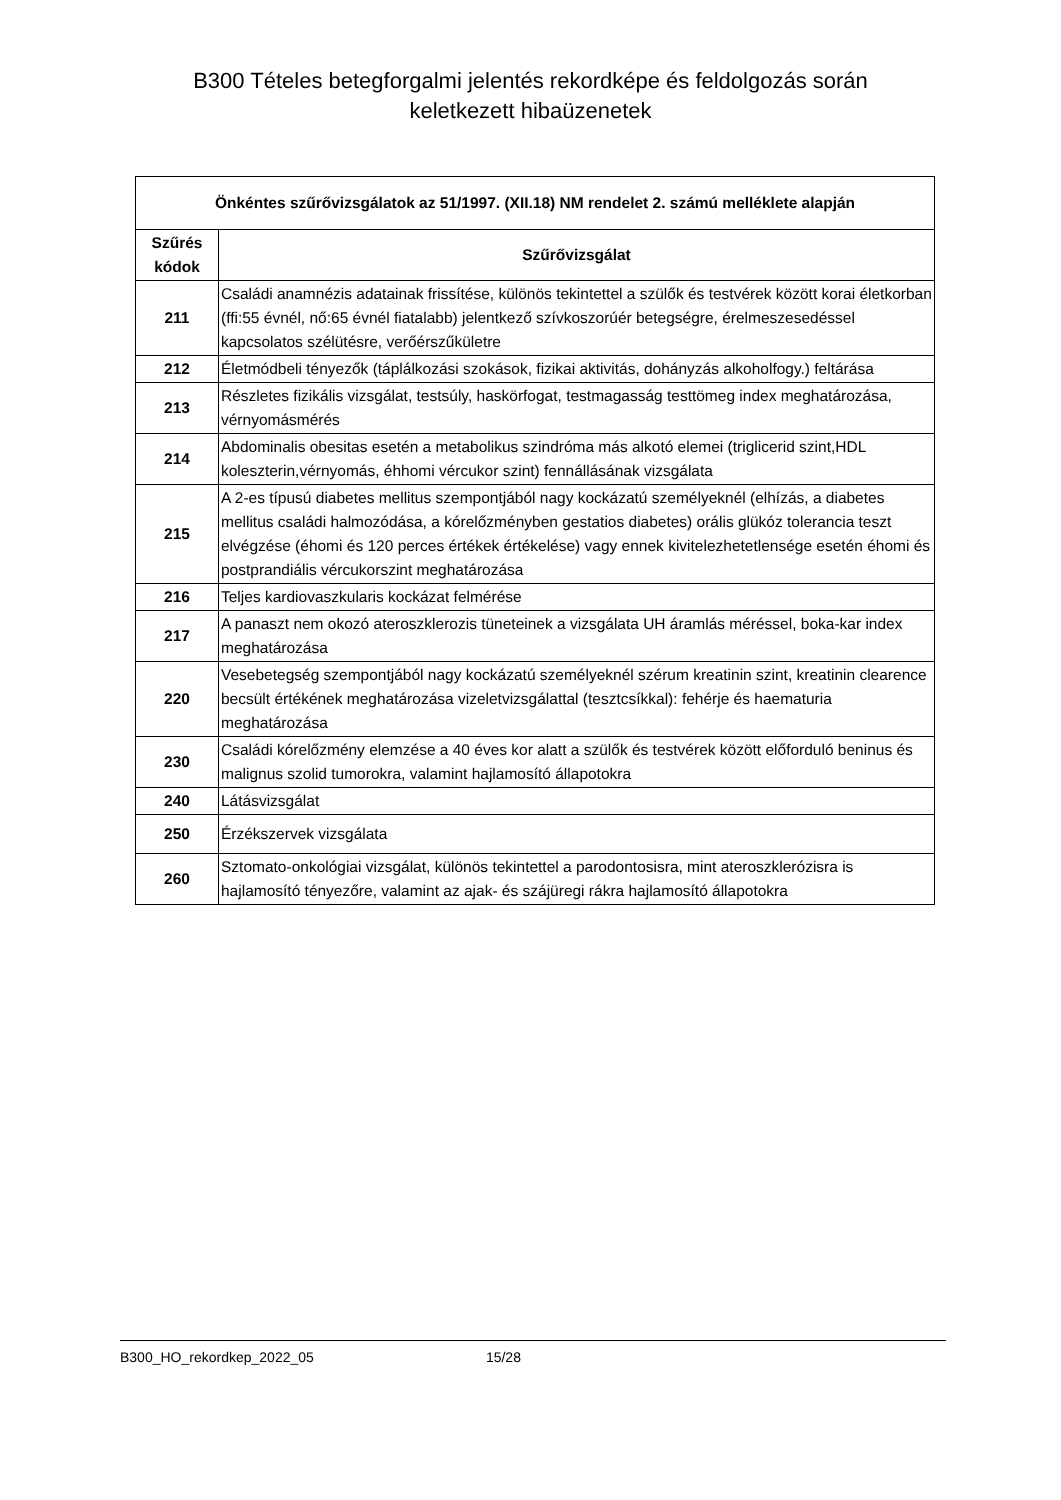B300 Tételes betegforgalmi jelentés rekordképe és feldolgozás során
keletkezett hibaüzenetek
| Önkéntes szűrővizsgálatok az 51/1997. (XII.18) NM rendelet 2. számú melléklete alapján | |
| --- | --- |
| Szűrés kódok | Szűrővizsgálat |
| 211 | Családi anamnézis adatainak frissítése, különös tekintettel a szülők és testvérek között korai életkorban (ffi:55 évnél, nő:65 évnél fiatalabb) jelentkező szívkoszorúér betegségre, érelmeszesedéssel kapcsolatos szélütésre, verőérszűkületre |
| 212 | Életmódbeli tényezők (táplálkozási szokások, fizikai aktivitás, dohányzás alkoholfogy.) feltárása |
| 213 | Részletes fizikális vizsgálat, testsúly, haskörfogat, testmagasság testtömeg index meghatározása, vérnyomásmérés |
| 214 | Abdominalis obesitas esetén a metabolikus szindróma más alkotó elemei (triglicerid szint,HDL koleszterin,vérnyomás, éhhomi vércukor szint) fennállásának vizsgálata |
| 215 | A 2-es típusú diabetes mellitus szempontjából nagy kockázatú személyeknél (elhízás, a diabetes mellitus családi halmozódása, a kórelőzményben gestatios diabetes) orális glükóz tolerancia teszt elvégzése (éhomi és 120 perces értékek értékelése) vagy ennek kivitelezhetetlensége esetén éhomi és postprandiális vércukorszint meghatározása |
| 216 | Teljes kardiovaszkularis kockázat felmérése |
| 217 | A panaszt nem okozó ateroszklerozis tüneteinek a vizsgálata UH áramlás méréssel, boka-kar index meghatározása |
| 220 | Vesebetegség szempontjából nagy kockázatú személyeknél szérum kreatinin szint, kreatinin clearence becsült értékének meghatározása vizeletvizsgálattal (tesztcsíkkal): fehérje és haematuria meghatározása |
| 230 | Családi kórelőzmény elemzése a 40 éves kor alatt a szülők és testvérek között előforduló beninus és malignus szolid tumorokra, valamint hajlamosító állapotokra |
| 240 | Látásvizsgálat |
| 250 | Érzékszervek vizsgálata |
| 260 | Sztomato-onkológiai vizsgálat, különös tekintettel a parodontosisra, mint ateroszklerózisra is hajlamosító tényezőre, valamint az ajak- és szájüregi rákra hajlamosító állapotokra |
B300_HO_rekordkep_2022_05 15/28